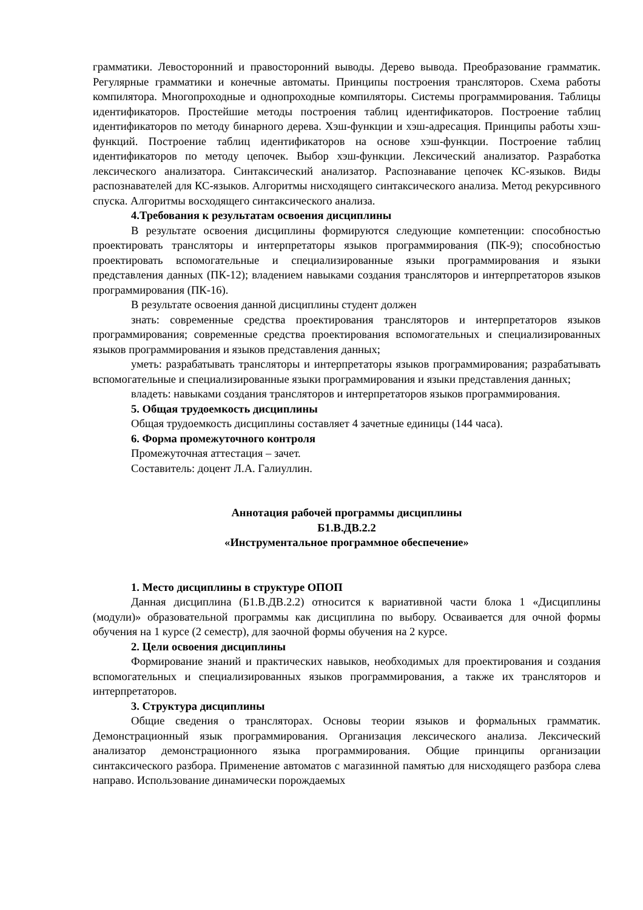грамматики. Левосторонний и правосторонний выводы. Дерево вывода. Преобразование грамматик. Регулярные грамматики и конечные автоматы. Принципы построения трансляторов. Схема работы компилятора. Многопроходные и однопроходные компиляторы. Системы программирования. Таблицы идентификаторов. Простейшие методы построения таблиц идентификаторов. Построение таблиц идентификаторов по методу бинарного дерева. Хэш-функции и хэш-адресация. Принципы работы хэш-функций. Построение таблиц идентификаторов на основе хэш-функции. Построение таблиц идентификаторов по методу цепочек. Выбор хэш-функции. Лексический анализатор. Разработка лексического анализатора. Синтаксический анализатор. Распознавание цепочек КС-языков. Виды распознавателей для КС-языков. Алгоритмы нисходящего синтаксического анализа. Метод рекурсивного спуска. Алгоритмы восходящего синтаксического анализа.
4.Требования к результатам освоения дисциплины
В результате освоения дисциплины формируются следующие компетенции: способностью проектировать трансляторы и интерпретаторы языков программирования (ПК-9); способностью проектировать вспомогательные и специализированные языки программирования и языки представления данных (ПК-12); владением навыками создания трансляторов и интерпретаторов языков программирования (ПК-16).
В результате освоения данной дисциплины студент должен
знать: современные средства проектирования трансляторов и интерпретаторов языков программирования; современные средства проектирования вспомогательных и специализированных языков программирования и языков представления данных;
уметь: разрабатывать трансляторы и интерпретаторы языков программирования; разрабатывать вспомогательные и специализированные языки программирования и языки представления данных;
владеть: навыками создания трансляторов и интерпретаторов языков программирования.
5. Общая трудоемкость дисциплины
Общая трудоемкость дисциплины составляет 4 зачетные единицы (144 часа).
6. Форма промежуточного контроля
Промежуточная аттестация – зачет.
Составитель: доцент Л.А. Галиуллин.
Аннотация рабочей программы дисциплины
Б1.В.ДВ.2.2
«Инструментальное программное обеспечение»
1. Место дисциплины в структуре ОПОП
Данная дисциплина (Б1.В.ДВ.2.2) относится к вариативной части блока 1 «Дисциплины (модули)» образовательной программы как дисциплина по выбору. Осваивается для очной формы обучения на 1 курсе (2 семестр), для заочной формы обучения на 2 курсе.
2. Цели освоения дисциплины
Формирование знаний и практических навыков, необходимых для проектирования и создания вспомогательных и специализированных языков программирования, а также их трансляторов и интерпретаторов.
3. Структура дисциплины
Общие сведения о трансляторах. Основы теории языков и формальных грамматик. Демонстрационный язык программирования. Организация лексического анализа. Лексический анализатор демонстрационного языка программирования. Общие принципы организации синтаксического разбора. Применение автоматов с магазинной памятью для нисходящего разбора слева направо. Использование динамически порождаемых